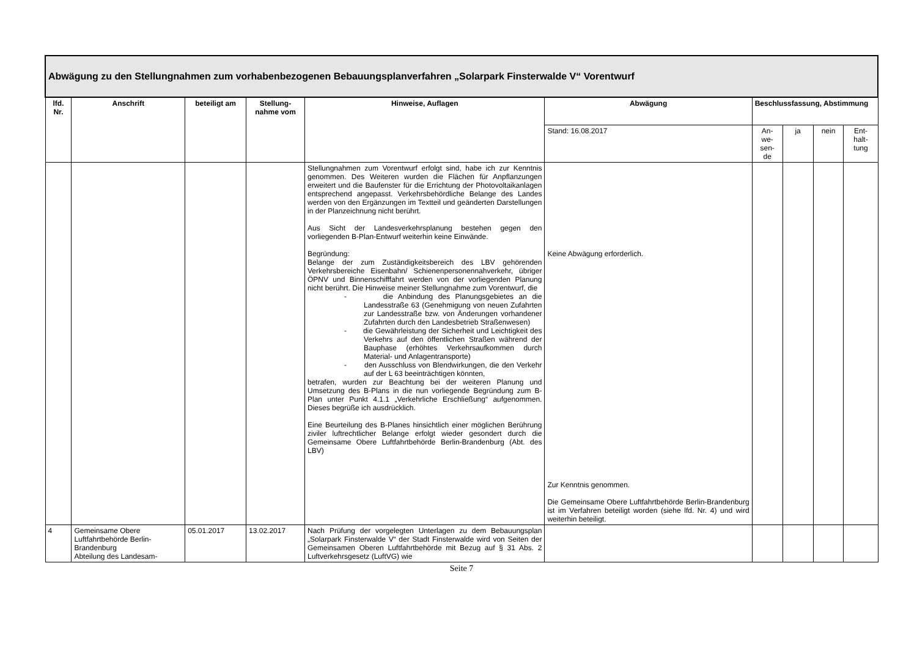| Abwägung zu den Stellungnahmen zum vorhabenbezogenen Bebauungsplanverfahren „Solarpark Finsterwalde V“ Vorentwurf | | | | | | | | | |
| lfd. Nr. | Anschrift | beteiligt am | Stellung-nahme vom | Hinweise, Auflagen | Abwägung | Beschlussfassung, Abstimmung | | | |
| | | | | | Stand: 16.08.2017 | An- we- sen- de | ja | nein | Ent- halt- tung |
| | | | | Stellungnahmen zum Vorentwurf erfolgt sind, habe ich zur Kenntnis genommen. Des Weiteren wurden die Flächen für Anpflanzungen erweitert und die Baufenster für die Errichtung der Photovoltaikanlagen entsprechend angepasst. Verkehrsbehördliche Belange des Landes werden von den Ergänzungen im Textteil und geänderten Darstellungen in der Planzeichnung nicht berührt. Aus Sicht der Landesverkehrsplanung bestehen gegen den vorliegenden B-Plan-Entwurf weiterhin keine Einwände. Begründung: Belange der zum Zuständigkeitsbereich des LBV gehörenden Verkehrsbereiche Eisenbahn/ Schienenpersonennahverkehr, übriger ÖPNV und Binnenschifffahrt werden von der vorliegenden Planung nicht berührt. Die Hinweise meiner Stellungnahme zum Vorentwurf, die - die Anbindung des Planungsgebietes an die Landesstraße 63 (Genehmigung von neuen Zufahrten zur Landesstraße bzw. von Änderungen vorhandener Zufahrten durch den Landesbetrieb Straßenwesen) - die Gewährleistung der Sicherheit und Leichtigkeit des Verkehrs auf den öffentlichen Straßen während der Bauphase (erhöhtes Verkehrsaufkommen durch Material- und Anlagentransporte) - den Ausschluss von Blendwirkungen, die den Verkehr auf der L 63 beeinträchtigen könnten, betrafen, wurden zur Beachtung bei der weiteren Planung und Umsetzung des B-Plans in die nun vorliegende Begründung zum B-Plan unter Punkt 4.1.1 „Verkehrliche Erschließung“ aufgenommen. Dieses begrüße ich ausdrücklich. Eine Beurteilung des B-Planes hinsichtlich einer möglichen Berührung ziviler luftrechtlicher Belange erfolgt wieder gesondert durch die Gemeinsame Obere Luftfahrtbehörde Berlin-Brandenburg (Abt. des LBV) | Keine Abwägung erforderlich. Zur Kenntnis genommen. Die Gemeinsame Obere Luftfahrtbehörde Berlin-Brandenburg ist im Verfahren beteiligt worden (siehe lfd. Nr. 4) und wird weiterhin beteiligt. | | | | |
| 4 | Gemeinsame Obere Luftfahrtbehörde Berlin-Brandenburg Abteilung des Landesam- | 05.01.2017 | 13.02.2017 | Nach Prüfung der vorgelegten Unterlagen zu dem Bebauungsplan „Solarpark Finsterwalde V“ der Stadt Finsterwalde wird von Seiten der Gemeinsamen Oberen Luftfahrtbehörde mit Bezug auf § 31 Abs. 2 Luftverkehrsgesetz (LuftVG) wie | | | | | |
Seite 7